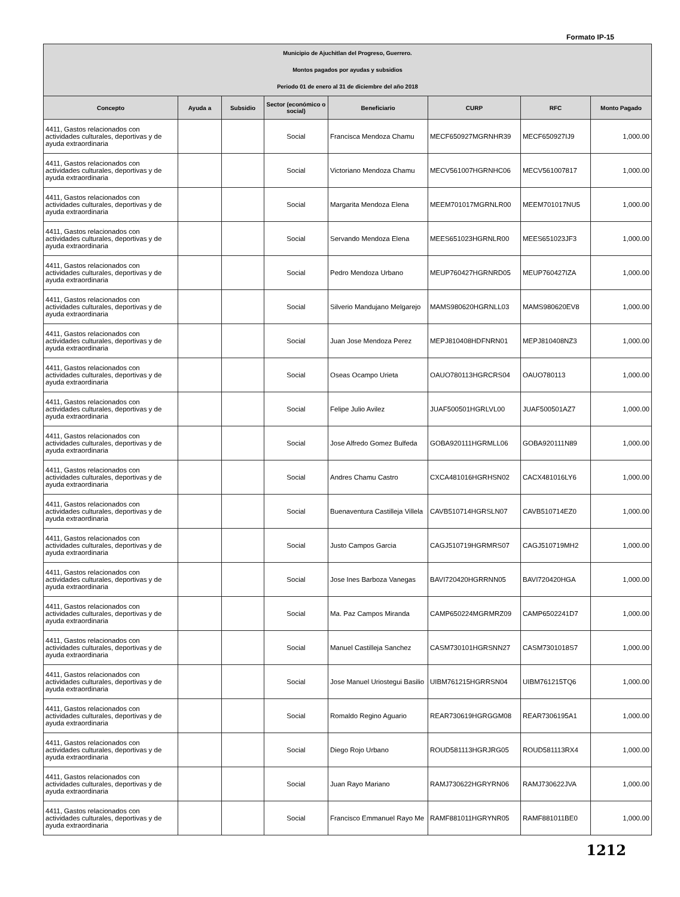Formato IP-15
| Municipio de Ajuchitlan del Progreso, Guerrero. Montos pagados por ayudas y subsidios Periodo 01 de enero al 31 de diciembre del año 2018 | | | | | | | |
| Concepto | Ayuda a | Subsidio | Sector (económico o social) | Beneficiario | CURP | RFC | Monto Pagado |
| 4411, Gastos relacionados con actividades culturales, deportivas y de ayuda extraordinaria | | | Social | Francisca Mendoza Chamu | MECF650927MGRNHR39 | MECF650927IJ9 | 1,000.00 |
| 4411, Gastos relacionados con actividades culturales, deportivas y de ayuda extraordinaria | | | Social | Victoriano Mendoza Chamu | MECV561007HGRNHC06 | MECV561007817 | 1,000.00 |
| 4411, Gastos relacionados con actividades culturales, deportivas y de ayuda extraordinaria | | | Social | Margarita Mendoza Elena | MEEM701017MGRNLR00 | MEEM701017NU5 | 1,000.00 |
| 4411, Gastos relacionados con actividades culturales, deportivas y de ayuda extraordinaria | | | Social | Servando Mendoza Elena | MEES651023HGRNLR00 | MEES651023JF3 | 1,000.00 |
| 4411, Gastos relacionados con actividades culturales, deportivas y de ayuda extraordinaria | | | Social | Pedro Mendoza Urbano | MEUP760427HGRNRD05 | MEUP760427IZA | 1,000.00 |
| 4411, Gastos relacionados con actividades culturales, deportivas y de ayuda extraordinaria | | | Social | Silverio Mandujano Melgarejo | MAMS980620HGRNLL03 | MAMS980620EV8 | 1,000.00 |
| 4411, Gastos relacionados con actividades culturales, deportivas y de ayuda extraordinaria | | | Social | Juan Jose Mendoza Perez | MEPJ810408HDFNRN01 | MEPJ810408NZ3 | 1,000.00 |
| 4411, Gastos relacionados con actividades culturales, deportivas y de ayuda extraordinaria | | | Social | Oseas Ocampo Urieta | OAUO780113HGRCRS04 | OAUO780113 | 1,000.00 |
| 4411, Gastos relacionados con actividades culturales, deportivas y de ayuda extraordinaria | | | Social | Felipe Julio Avilez | JUAF500501HGRLVL00 | JUAF500501AZ7 | 1,000.00 |
| 4411, Gastos relacionados con actividades culturales, deportivas y de ayuda extraordinaria | | | Social | Jose Alfredo Gomez Bulfeda | GOBA920111HGRMLL06 | GOBA920111N89 | 1,000.00 |
| 4411, Gastos relacionados con actividades culturales, deportivas y de ayuda extraordinaria | | | Social | Andres Chamu Castro | CXCA481016HGRHSN02 | CACX481016LY6 | 1,000.00 |
| 4411, Gastos relacionados con actividades culturales, deportivas y de ayuda extraordinaria | | | Social | Buenaventura Castilleja Villela | CAVB510714HGRSLN07 | CAVB510714EZ0 | 1,000.00 |
| 4411, Gastos relacionados con actividades culturales, deportivas y de ayuda extraordinaria | | | Social | Justo Campos Garcia | CAGJ510719HGRMRS07 | CAGJ510719MH2 | 1,000.00 |
| 4411, Gastos relacionados con actividades culturales, deportivas y de ayuda extraordinaria | | | Social | Jose Ines Barboza Vanegas | BAVI720420HGRRNN05 | BAVI720420HGA | 1,000.00 |
| 4411, Gastos relacionados con actividades culturales, deportivas y de ayuda extraordinaria | | | Social | Ma. Paz Campos Miranda | CAMP650224MGRMRZ09 | CAMP6502241D7 | 1,000.00 |
| 4411, Gastos relacionados con actividades culturales, deportivas y de ayuda extraordinaria | | | Social | Manuel Castilleja Sanchez | CASM730101HGRSNN27 | CASM7301018S7 | 1,000.00 |
| 4411, Gastos relacionados con actividades culturales, deportivas y de ayuda extraordinaria | | | Social | Jose Manuel Uriostegui Basilio | UIBM761215HGRRSN04 | UIBM761215TQ6 | 1,000.00 |
| 4411, Gastos relacionados con actividades culturales, deportivas y de ayuda extraordinaria | | | Social | Romaldo Regino Aguario | REAR730619HGRGGM08 | REAR7306195A1 | 1,000.00 |
| 4411, Gastos relacionados con actividades culturales, deportivas y de ayuda extraordinaria | | | Social | Diego Rojo Urbano | ROUD581113HGRJRG05 | ROUD581113RX4 | 1,000.00 |
| 4411, Gastos relacionados con actividades culturales, deportivas y de ayuda extraordinaria | | | Social | Juan Rayo Mariano | RAMJ730622HGRYRN06 | RAMJ730622JVA | 1,000.00 |
| 4411, Gastos relacionados con actividades culturales, deportivas y de ayuda extraordinaria | | | Social | Francisco Emmanuel Rayo Me | RAMF881011HGRYNR05 | RAMF881011BE0 | 1,000.00 |
1212